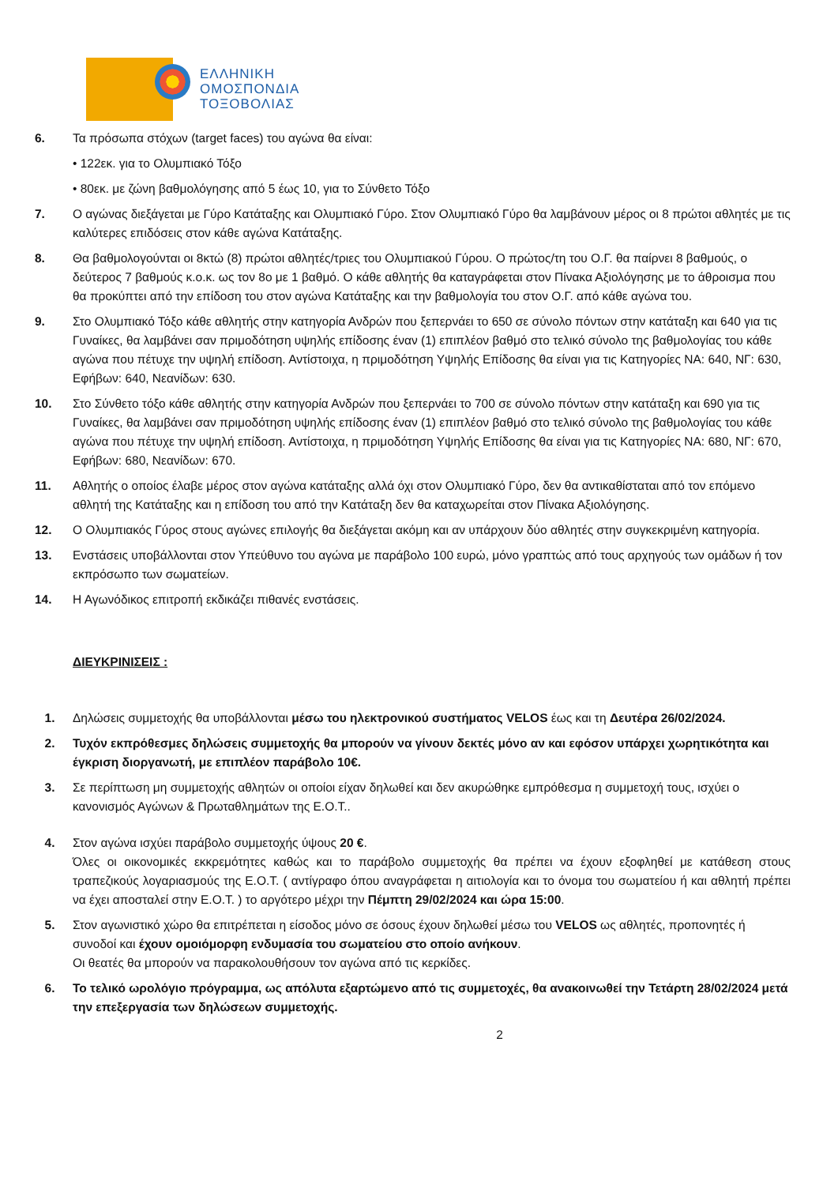ΕΛΛΗΝΙΚΗ
ΟΜΟΣΠΟΝΔΙΑ
ΤΟΞΟΒΟΛΙΑΣ
6. Τα πρόσωπα στόχων (target faces) του αγώνα θα είναι:
• 122εκ. για το Ολυμπιακό Τόξο
• 80εκ. με ζώνη βαθμολόγησης από 5 έως 10, για το Σύνθετο Τόξο
7. Ο αγώνας διεξάγεται με Γύρο Κατάταξης και Ολυμπιακό Γύρο. Στον Ολυμπιακό Γύρο θα λαμβάνουν μέρος οι 8 πρώτοι αθλητές με τις καλύτερες επιδόσεις στον κάθε αγώνα Κατάταξης.
8. Θα βαθμολογούνται οι 8κτώ (8) πρώτοι αθλητές/τριες του Ολυμπιακού Γύρου. Ο πρώτος/τη του Ο.Γ. θα παίρνει 8 βαθμούς, ο δεύτερος 7 βαθμούς κ.ο.κ. ως τον 8ο με 1 βαθμό. Ο κάθε αθλητής θα καταγράφεται στον Πίνακα Αξιολόγησης με το άθροισμα που θα προκύπτει από την επίδοση του στον αγώνα Κατάταξης και την βαθμολογία του στον Ο.Γ. από κάθε αγώνα του.
9. Στο Ολυμπιακό Τόξο κάθε αθλητής στην κατηγορία Ανδρών που ξεπερνάει το 650 σε σύνολο πόντων στην κατάταξη και 640 για τις Γυναίκες, θα λαμβάνει σαν πριμοδότηση υψηλής επίδοσης έναν (1) επιπλέον βαθμό στο τελικό σύνολο της βαθμολογίας του κάθε αγώνα που πέτυχε την υψηλή επίδοση. Αντίστοιχα, η πριμοδότηση Υψηλής Επίδοσης θα είναι για τις Κατηγορίες ΝΑ: 640, ΝΓ: 630, Εφήβων: 640, Νεανίδων: 630.
10. Στο Σύνθετο τόξο κάθε αθλητής στην κατηγορία Ανδρών που ξεπερνάει το 700 σε σύνολο πόντων στην κατάταξη και 690 για τις Γυναίκες, θα λαμβάνει σαν πριμοδότηση υψηλής επίδοσης έναν (1) επιπλέον βαθμό στο τελικό σύνολο της βαθμολογίας του κάθε αγώνα που πέτυχε την υψηλή επίδοση. Αντίστοιχα, η πριμοδότηση Υψηλής Επίδοσης θα είναι για τις Κατηγορίες ΝΑ: 680, ΝΓ: 670, Εφήβων: 680, Νεανίδων: 670.
11. Αθλητής ο οποίος έλαβε μέρος στον αγώνα κατάταξης αλλά όχι στον Ολυμπιακό Γύρο, δεν θα αντικαθίσταται από τον επόμενο αθλητή της Κατάταξης και η επίδοση του από την Κατάταξη δεν θα καταχωρείται στον Πίνακα Αξιολόγησης.
12. Ο Ολυμπιακός Γύρος στους αγώνες επιλογής θα διεξάγεται ακόμη και αν υπάρχουν δύο αθλητές στην συγκεκριμένη κατηγορία.
13. Ενστάσεις υποβάλλονται στον Υπεύθυνο του αγώνα με παράβολο 100 ευρώ, μόνο γραπτώς από τους αρχηγούς των ομάδων ή τον εκπρόσωπο των σωματείων.
14. Η Αγωνόδικος επιτροπή εκδικάζει πιθανές ενστάσεις.
ΔΙΕΥΚΡΙΝΙΣΕΙΣ :
1. Δηλώσεις συμμετοχής θα υποβάλλονται μέσω του ηλεκτρονικού συστήματος VELOS έως και τη Δευτέρα 26/02/2024.
2. Τυχόν εκπρόθεσμες δηλώσεις συμμετοχής θα μπορούν να γίνουν δεκτές μόνο αν και εφόσον υπάρχει χωρητικότητα και έγκριση διοργανωτή, με επιπλέον παράβολο 10€.
3. Σε περίπτωση μη συμμετοχής αθλητών οι οποίοι είχαν δηλωθεί και δεν ακυρώθηκε εμπρόθεσμα η συμμετοχή τους, ισχύει ο κανονισμός Αγώνων & Πρωταθλημάτων της Ε.Ο.Τ..
4. Στον αγώνα ισχύει παράβολο συμμετοχής ύψους 20 €.
Όλες οι οικονομικές εκκρεμότητες καθώς και το παράβολο συμμετοχής θα πρέπει να έχουν εξοφληθεί με κατάθεση στους τραπεζικούς λογαριασμούς της Ε.Ο.Τ. ( αντίγραφο όπου αναγράφεται η αιτιολογία και το όνομα του σωματείου ή και αθλητή πρέπει να έχει αποσταλεί στην Ε.Ο.Τ. ) το αργότερο μέχρι την Πέμπτη 29/02/2024 και ώρα 15:00.
5. Στον αγωνιστικό χώρο θα επιτρέπεται η είσοδος μόνο σε όσους έχουν δηλωθεί μέσω του VELOS ως αθλητές, προπονητές ή συνοδοί και έχουν ομοιόμορφη ενδυμασία του σωματείου στο οποίο ανήκουν.
Οι θεατές θα μπορούν να παρακολουθήσουν τον αγώνα από τις κερκίδες.
6. Το τελικό ωρολόγιο πρόγραμμα, ως απόλυτα εξαρτώμενο από τις συμμετοχές, θα ανακοινωθεί την Τετάρτη 28/02/2024 μετά την επεξεργασία των δηλώσεων συμμετοχής.
2